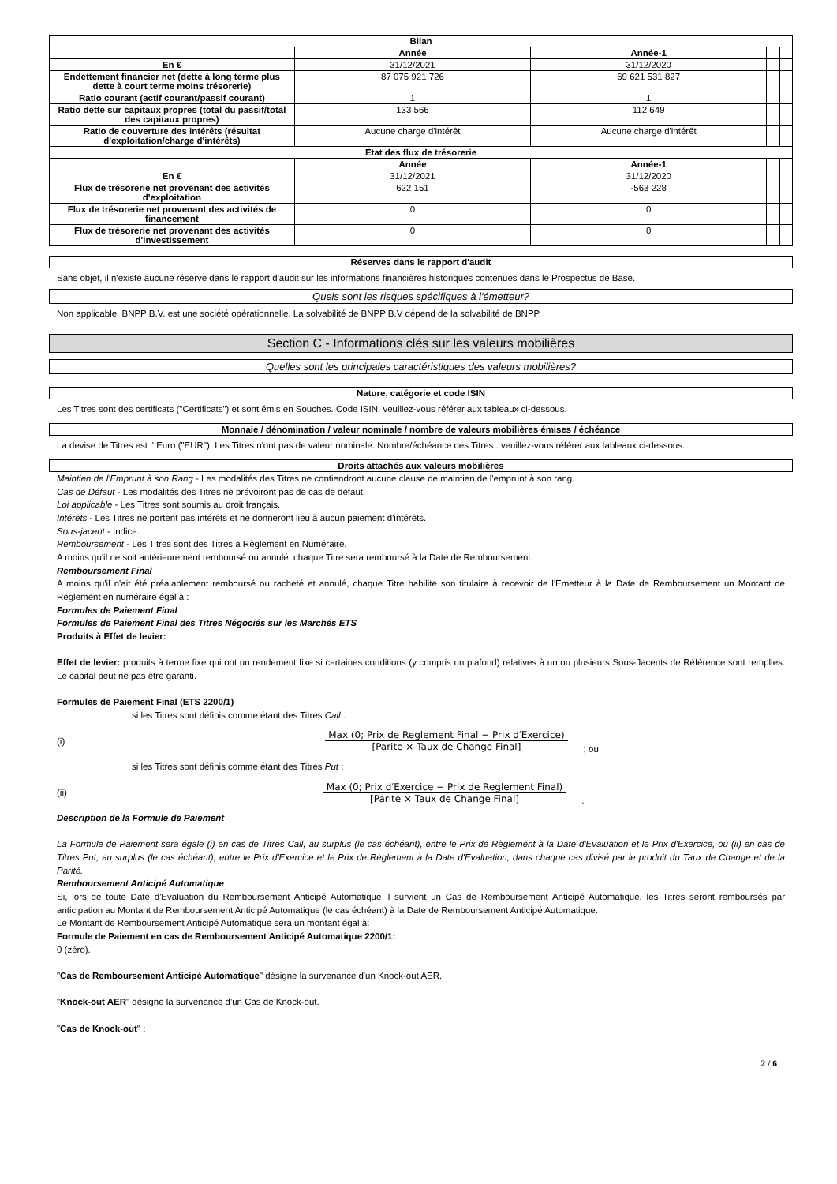| Bilan | | | | |
| --- | --- | --- | --- | --- |
| | Année | Année-1 | | |
| En € | 31/12/2021 | 31/12/2020 | | |
| Endettement financier net (dette à long terme plus dette à court terme moins trésorerie) | 87 075 921 726 | 69 621 531 827 | | |
| Ratio courant (actif courant/passif courant) | 1 | 1 | | |
| Ratio dette sur capitaux propres (total du passif/total des capitaux propres) | 133 566 | 112 649 | | |
| Ratio de couverture des intérêts (résultat d'exploitation/charge d'intérêts) | Aucune charge d'intérêt | Aucune charge d'intérêt | | |
| État des flux de trésorerie | | | | |
| | Année | Année-1 | | |
| En € | 31/12/2021 | 31/12/2020 | | |
| Flux de trésorerie net provenant des activités d'exploitation | 622 151 | -563 228 | | |
| Flux de trésorerie net provenant des activités de financement | 0 | 0 | | |
| Flux de trésorerie net provenant des activités d'investissement | 0 | 0 | | |
Réserves dans le rapport d'audit
Sans objet, il n'existe aucune réserve dans le rapport d'audit sur les informations financières historiques contenues dans le Prospectus de Base.
Quels sont les risques spécifiques à l'émetteur?
Non applicable. BNPP B.V. est une société opérationnelle. La solvabilité de BNPP B.V dépend de la solvabilité de BNPP.
Section C - Informations clés sur les valeurs mobilières
Quelles sont les principales caractéristiques des valeurs mobilières?
Nature, catégorie et code ISIN
Les Titres sont des certificats ("Certificats") et sont émis en Souches. Code ISIN: veuillez-vous référer aux tableaux ci-dessous.
Monnaie / dénomination / valeur nominale / nombre de valeurs mobilières émises / échéance
La devise de Titres est l' Euro ("EUR"). Les Titres n'ont pas de valeur nominale. Nombre/échéance des Titres : veuillez-vous référer aux tableaux ci-dessous.
Droits attachés aux valeurs mobilières
Maintien de l'Emprunt à son Rang - Les modalités des Titres ne contiendront aucune clause de maintien de l'emprunt à son rang.
Cas de Défaut - Les modalités des Titres ne prévoiront pas de cas de défaut.
Loi applicable - Les Titres sont soumis au droit français.
Intérêts - Les Titres ne portent pas intérêts et ne donneront lieu à aucun paiement d'intérêts.
Sous-jacent - Indice.
Remboursement - Les Titres sont des Titres à Règlement en Numéraire.
A moins qu'il ne soit antérieurement remboursé ou annulé, chaque Titre sera remboursé à la Date de Remboursement.
Remboursement Final
A moins qu'il n'ait été préalablement remboursé ou racheté et annulé, chaque Titre habilite son titulaire à recevoir de l'Emetteur à la Date de Remboursement un Montant de Règlement en numéraire égal à :
Formules de Paiement Final
Formules de Paiement Final des Titres Négociés sur les Marchés ETS
Produits à Effet de levier:
Effet de levier: produits à terme fixe qui ont un rendement fixe si certaines conditions (y compris un plafond) relatives à un ou plusieurs Sous-Jacents de Référence sont remplies. Le capital peut ne pas être garanti.
Formules de Paiement Final (ETS 2200/1)
si les Titres sont définis comme étant des Titres Call :
(i)
Max (0; Prix de Reglement Final − Prix d′Exercice)
[Parite × Taux de Change Final]
; ou
si les Titres sont définis comme étant des Titres Put :
(ii)
Max (0; Prix d′Exercice − Prix de Reglement Final)
[Parite × Taux de Change Final]
.
Description de la Formule de Paiement
La Formule de Paiement sera égale (i) en cas de Titres Call, au surplus (le cas échéant), entre le Prix de Règlement à la Date d'Evaluation et le Prix d'Exercice, ou (ii) en cas de Titres Put, au surplus (le cas échéant), entre le Prix d'Exercice et le Prix de Règlement à la Date d'Evaluation, dans chaque cas divisé par le produit du Taux de Change et de la Parité.
Remboursement Anticipé Automatique
Si, lors de toute Date d'Evaluation du Remboursement Anticipé Automatique il survient un Cas de Remboursement Anticipé Automatique, les Titres seront remboursés par anticipation au Montant de Remboursement Anticipé Automatique (le cas échéant) à la Date de Remboursement Anticipé Automatique.
Le Montant de Remboursement Anticipé Automatique sera un montant égal à:
Formule de Paiement en cas de Remboursement Anticipé Automatique 2200/1:
0 (zéro).
"Cas de Remboursement Anticipé Automatique" désigne la survenance d'un Knock-out AER.
"Knock-out AER" désigne la survenance d'un Cas de Knock-out.
"Cas de Knock-out" :
2 / 6